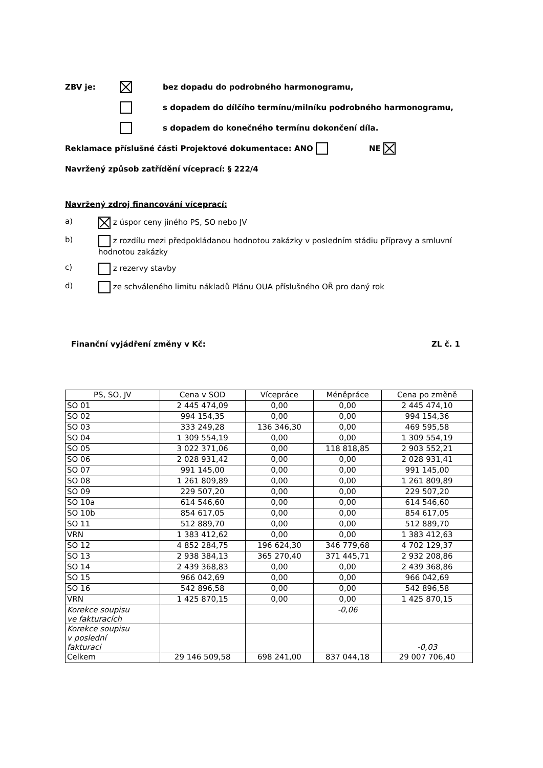ZBV je: bez dopadu do podrobného harmonogramu,
s dopadem do dílčího termínu/milníku podrobného harmonogramu,
s dopadem do konečného termínu dokončení díla.
Reklamace příslušné části Projektové dokumentace: ANO NE
Navržený způsob zatřídění víceprací: § 222/4
Navržený zdroj financování víceprací:
a) z úspor ceny jiného PS, SO nebo JV
b) z rozdílu mezi předpokládanou hodnotou zakázky v posledním stádiu přípravy a smluvní hodnotou zakázky
c) z rezervy stavby
d) ze schváleného limitu nákladů Plánu OUA příslušného OŘ pro daný rok
Finanční vyjádření změny v Kč: ZL č. 1
| PS, SO, JV | Cena v SOD | Vícepráce | Méněpráce | Cena po změně |
| --- | --- | --- | --- | --- |
| SO 01 | 2 445 474,09 | 0,00 | 0,00 | 2 445 474,10 |
| SO 02 | 994 154,35 | 0,00 | 0,00 | 994 154,36 |
| SO 03 | 333 249,28 | 136 346,30 | 0,00 | 469 595,58 |
| SO 04 | 1 309 554,19 | 0,00 | 0,00 | 1 309 554,19 |
| SO 05 | 3 022 371,06 | 0,00 | 118 818,85 | 2 903 552,21 |
| SO 06 | 2 028 931,42 | 0,00 | 0,00 | 2 028 931,41 |
| SO 07 | 991 145,00 | 0,00 | 0,00 | 991 145,00 |
| SO 08 | 1 261 809,89 | 0,00 | 0,00 | 1 261 809,89 |
| SO 09 | 229 507,20 | 0,00 | 0,00 | 229 507,20 |
| SO 10a | 614 546,60 | 0,00 | 0,00 | 614 546,60 |
| SO 10b | 854 617,05 | 0,00 | 0,00 | 854 617,05 |
| SO 11 | 512 889,70 | 0,00 | 0,00 | 512 889,70 |
| VRN | 1 383 412,62 | 0,00 | 0,00 | 1 383 412,63 |
| SO 12 | 4 852 284,75 | 196 624,30 | 346 779,68 | 4 702 129,37 |
| SO 13 | 2 938 384,13 | 365 270,40 | 371 445,71 | 2 932 208,86 |
| SO 14 | 2 439 368,83 | 0,00 | 0,00 | 2 439 368,86 |
| SO 15 | 966 042,69 | 0,00 | 0,00 | 966 042,69 |
| SO 16 | 542 896,58 | 0,00 | 0,00 | 542 896,58 |
| VRN | 1 425 870,15 | 0,00 | 0,00 | 1 425 870,15 |
| Korekce soupisu ve fakturacích | | | -0,06 | |
| Korekce soupisu v poslední fakturaci | | | | -0,03 |
| Celkem | 29 146 509,58 | 698 241,00 | 837 044,18 | 29 007 706,40 |